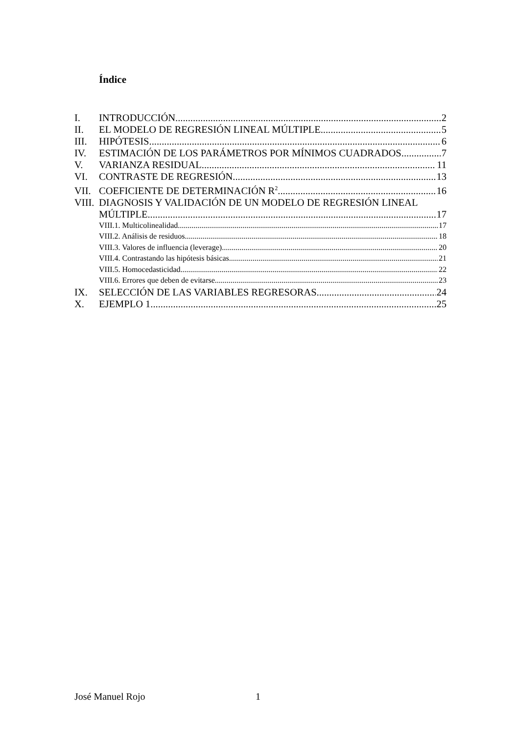Índice
I. INTRODUCCIÓN 2
II. EL MODELO DE REGRESIÓN LINEAL MÚLTIPLE 5
III. HIPÓTESIS 6
IV. ESTIMACIÓN DE LOS PARÁMETROS POR MÍNIMOS CUADRADOS 7
V. VARIANZA RESIDUAL 11
VI. CONTRASTE DE REGRESIÓN 13
VII. COEFICIENTE DE DETERMINACIÓN R<sup>2</sup> 16
VIII. DIAGNOSIS Y VALIDACIÓN DE UN MODELO DE REGRESIÓN LINEAL
MÚLTIPLE 17
VIII.1. Multicolinealidad 17
VIII.2. Análisis de residuos 18
VIII.3. Valores de influencia (leverage) 20
VIII.4. Contrastando las hipótesis básicas 21
VIII.5. Homocedasticidad 22
VIII.6. Errores que deben de evitarse 23
IX. SELECCIÓN DE LAS VARIABLES REGRESORAS 24
X. EJEMPLO 1 25
José Manuel Rojo 1